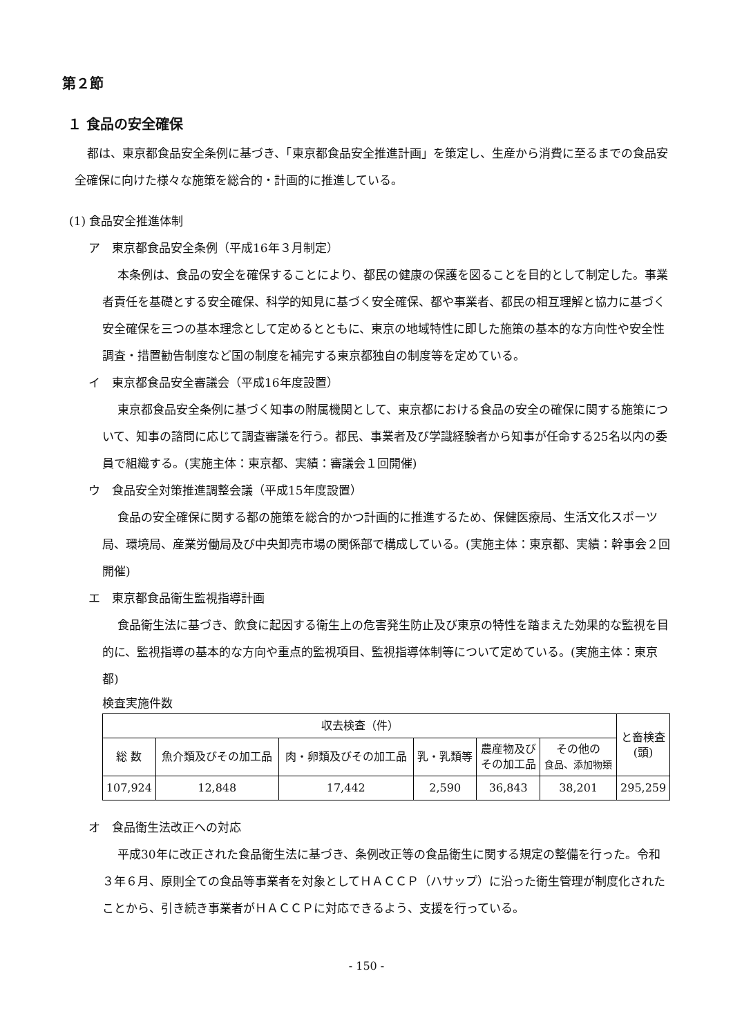第２節
１ 食品の安全確保
都は、東京都食品安全条例に基づき、「東京都食品安全推進計画」を策定し、生産から消費に至るまでの食品安全確保に向けた様々な施策を総合的・計画的に推進している。
(1) 食品安全推進体制
ア　東京都食品安全条例（平成16年３月制定）
本条例は、食品の安全を確保することにより、都民の健康の保護を図ることを目的として制定した。事業者責任を基礎とする安全確保、科学的知見に基づく安全確保、都や事業者、都民の相互理解と協力に基づく安全確保を三つの基本理念として定めるとともに、東京の地域特性に即した施策の基本的な方向性や安全性調査・措置勧告制度など国の制度を補完する東京都独自の制度等を定めている。
イ　東京都食品安全審議会（平成16年度設置）
東京都食品安全条例に基づく知事の附属機関として、東京都における食品の安全の確保に関する施策について、知事の諮問に応じて調査審議を行う。都民、事業者及び学識経験者から知事が任命する25名以内の委員で組織する。(実施主体：東京都、実績：審議会１回開催)
ウ　食品安全対策推進調整会議（平成15年度設置）
食品の安全確保に関する都の施策を総合的かつ計画的に推進するため、保健医療局、生活文化スポーツ局、環境局、産業労働局及び中央卸売市場の関係部で構成している。(実施主体：東京都、実績：幹事会２回開催)
エ　東京都食品衛生監視指導計画
食品衛生法に基づき、飲食に起因する衛生上の危害発生防止及び東京の特性を踏まえた効果的な監視を目的に、監視指導の基本的な方向や重点的監視項目、監視指導体制等について定めている。(実施主体：東京都)
検査実施件数
| 収去検査（件） | | | | | | と畜検査 (頭) |
| --- | --- | --- | --- | --- | --- | --- |
| 総 数 | 魚介類及びその加工品 | 肉・卵類及びその加工品 | 乳・乳類等 | 農産物及び その加工品 | その他の 食品、添加物類 | |
| 107,924 | 12,848 | 17,442 | 2,590 | 36,843 | 38,201 | 295,259 |
オ　食品衛生法改正への対応
平成30年に改正された食品衛生法に基づき、条例改正等の食品衛生に関する規定の整備を行った。令和３年６月、原則全ての食品等事業者を対象としてＨＡＣＣＰ（ハサップ）に沿った衛生管理が制度化されたことから、引き続き事業者がＨＡＣＣＰに対応できるよう、支援を行っている。
- 150 -